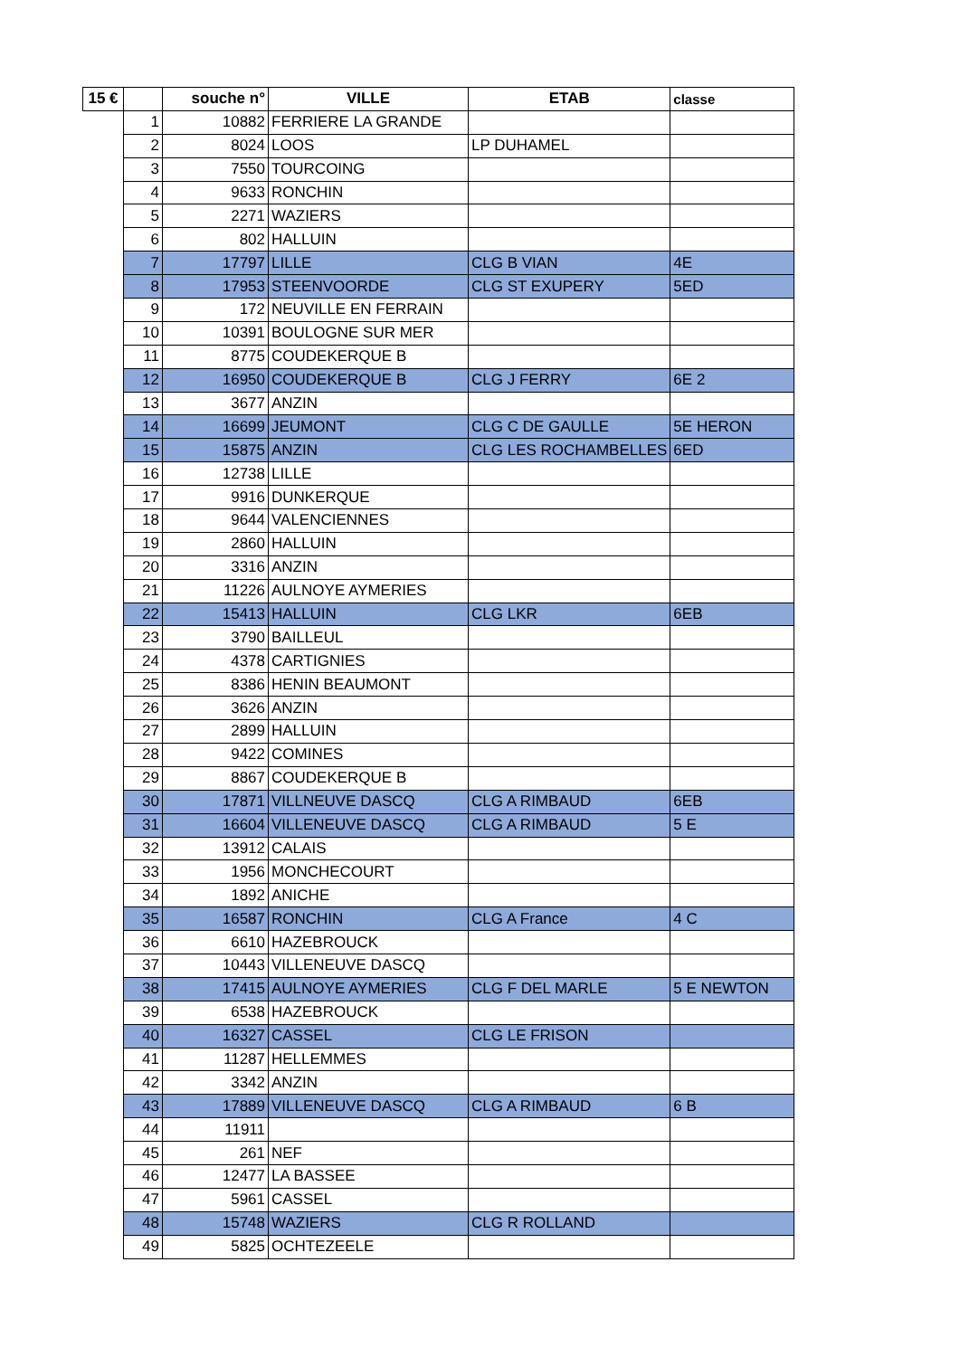| 15 € | | souche n° | VILLE | ETAB | classe |
| --- | --- | --- | --- | --- | --- |
| | 1 | 10882 | FERRIERE LA GRANDE | | |
| | 2 | 8024 | LOOS | LP DUHAMEL | |
| | 3 | 7550 | TOURCOING | | |
| | 4 | 9633 | RONCHIN | | |
| | 5 | 2271 | WAZIERS | | |
| | 6 | 802 | HALLUIN | | |
| | 7 | 17797 | LILLE | CLG B VIAN | 4E |
| | 8 | 17953 | STEENVOORDE | CLG ST EXUPERY | 5ED |
| | 9 | 172 | NEUVILLE EN FERRAIN | | |
| | 10 | 10391 | BOULOGNE SUR MER | | |
| | 11 | 8775 | COUDEKERQUE B | | |
| | 12 | 16950 | COUDEKERQUE B | CLG J FERRY | 6E 2 |
| | 13 | 3677 | ANZIN | | |
| | 14 | 16699 | JEUMONT | CLG C DE GAULLE | 5E HERON |
| | 15 | 15875 | ANZIN | CLG LES ROCHAMBELLES | 6ED |
| | 16 | 12738 | LILLE | | |
| | 17 | 9916 | DUNKERQUE | | |
| | 18 | 9644 | VALENCIENNES | | |
| | 19 | 2860 | HALLUIN | | |
| | 20 | 3316 | ANZIN | | |
| | 21 | 11226 | AULNOYE AYMERIES | | |
| | 22 | 15413 | HALLUIN | CLG LKR | 6EB |
| | 23 | 3790 | BAILLEUL | | |
| | 24 | 4378 | CARTIGNIES | | |
| | 25 | 8386 | HENIN BEAUMONT | | |
| | 26 | 3626 | ANZIN | | |
| | 27 | 2899 | HALLUIN | | |
| | 28 | 9422 | COMINES | | |
| | 29 | 8867 | COUDEKERQUE B | | |
| | 30 | 17871 | VILLNEUVE DASCQ | CLG A RIMBAUD | 6EB |
| | 31 | 16604 | VILLENEUVE DASCQ | CLG A RIMBAUD | 5 E |
| | 32 | 13912 | CALAIS | | |
| | 33 | 1956 | MONCHECOURT | | |
| | 34 | 1892 | ANICHE | | |
| | 35 | 16587 | RONCHIN | CLG A France | 4 C |
| | 36 | 6610 | HAZEBROUCK | | |
| | 37 | 10443 | VILLENEUVE DASCQ | | |
| | 38 | 17415 | AULNOYE AYMERIES | CLG F DEL MARLE | 5 E NEWTON |
| | 39 | 6538 | HAZEBROUCK | | |
| | 40 | 16327 | CASSEL | CLG LE FRISON | |
| | 41 | 11287 | HELLEMMES | | |
| | 42 | 3342 | ANZIN | | |
| | 43 | 17889 | VILLENEUVE DASCQ | CLG A RIMBAUD | 6 B |
| | 44 | 11911 | | | |
| | 45 | 261 | NEF | | |
| | 46 | 12477 | LA BASSEE | | |
| | 47 | 5961 | CASSEL | | |
| | 48 | 15748 | WAZIERS | CLG R ROLLAND | |
| | 49 | 5825 | OCHTEZEELE | | |